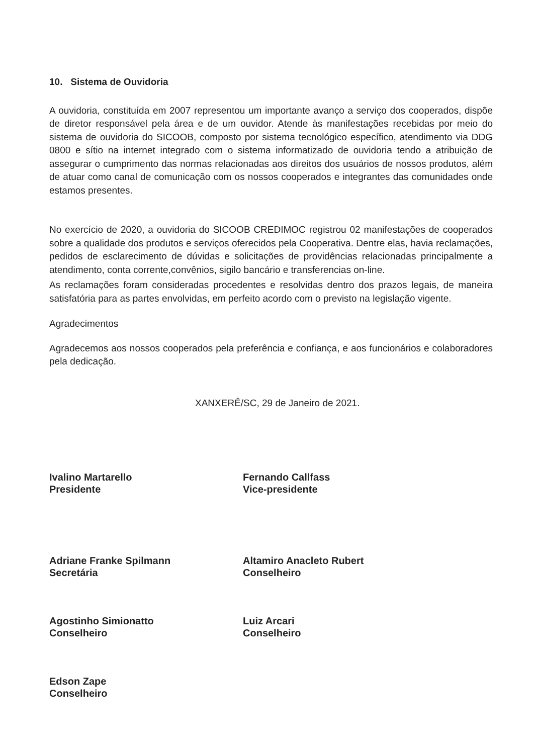10. Sistema de Ouvidoria
A ouvidoria, constituída em 2007 representou um importante avanço a serviço dos cooperados, dispõe de diretor responsável pela área e de um ouvidor. Atende às manifestações recebidas por meio do sistema de ouvidoria do SICOOB, composto por sistema tecnológico específico, atendimento via DDG 0800 e sítio na internet integrado com o sistema informatizado de ouvidoria tendo a atribuição de assegurar o cumprimento das normas relacionadas aos direitos dos usuários de nossos produtos, além de atuar como canal de comunicação com os nossos cooperados e integrantes das comunidades onde estamos presentes.
No exercício de 2020, a ouvidoria do SICOOB CREDIMOC registrou 02 manifestações de cooperados sobre a qualidade dos produtos e serviços oferecidos pela Cooperativa. Dentre elas, havia reclamações, pedidos de esclarecimento de dúvidas e solicitações de providências relacionadas principalmente a atendimento, conta corrente,convênios, sigilo bancário e transferencias on-line.
As reclamações foram consideradas procedentes e resolvidas dentro dos prazos legais, de maneira satisfatória para as partes envolvidas, em perfeito acordo com o previsto na legislação vigente.
Agradecimentos
Agradecemos aos nossos cooperados pela preferência e confiança, e aos funcionários e colaboradores pela dedicação.
XANXERÊ/SC, 29 de Janeiro de 2021.
Ivalino Martarello
Presidente
Fernando Callfass
Vice-presidente
Adriane Franke Spilmann
Secretária
Altamiro Anacleto Rubert
Conselheiro
Agostinho Simionatto
Conselheiro
Luiz Arcari
Conselheiro
Edson Zape
Conselheiro